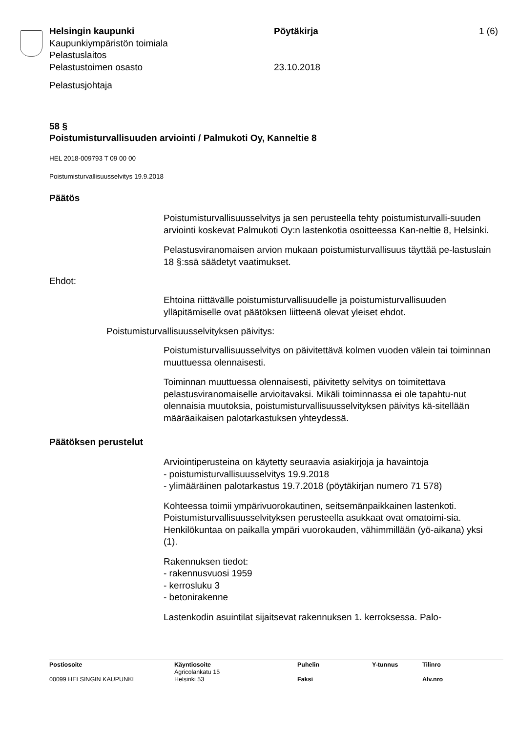Helsingin kaupunki Pöytäkirja 1 (6)
Kaupunkiympäristön toimiala
Pelastuslaitos
Pelastustoimen osasto 23.10.2018
Pelastusjohtaja
58 §
Poistumisturvallisuuden arviointi / Palmukoti Oy, Kanneltie 8
HEL 2018-009793 T 09 00 00
Poistumisturvallisuusselvitys 19.9.2018
Päätös
Poistumisturvallisuusselvitys ja sen perusteella tehty poistumisturvalli-suuden arviointi koskevat Palmukoti Oy:n lastenkotia osoitteessa Kan-neltie 8, Helsinki.
Pelastusviranomaisen arvion mukaan poistumisturvallisuus täyttää pe-lastuslain 18 §:ssä säädetyt vaatimukset.
Ehdot:
Ehtoina riittävälle poistumisturvallisuudelle ja poistumisturvallisuuden ylläpitämiselle ovat päätöksen liitteenä olevat yleiset ehdot.
Poistumisturvallisuusselvityksen päivitys:
Poistumisturvallisuusselvitys on päivitettävä kolmen vuoden välein tai toiminnan muuttuessa olennaisesti.
Toiminnan muuttuessa olennaisesti, päivitetty selvitys on toimitettava pelastusviranomaiselle arvioitavaksi. Mikäli toiminnassa ei ole tapahtu-nut olennaisia muutoksia, poistumisturvallisuusselvityksen päivitys kä-sitellään määräaikaisen palotarkastuksen yhteydessä.
Päätöksen perustelut
Arviointiperusteina on käytetty seuraavia asiakirjoja ja havaintoja
- poistumisturvallisuusselvitys 19.9.2018
- ylimääräinen palotarkastus 19.7.2018 (pöytäkirjan numero 71 578)
Kohteessa toimii ympärivuorokautinen, seitsemänpaikkainen lastenkoti. Poistumisturvallisuusselvityksen perusteella asukkaat ovat omatoimi-sia. Henkilökuntaa on paikalla ympäri vuorokauden, vähimmillään (yö-aikana) yksi (1).
Rakennuksen tiedot:
- rakennusvuosi 1959
- kerrosluku 3
- betonirakenne
Lastenkodin asuintilat sijaitsevat rakennuksen 1. kerroksessa. Palo-
| Postiosoite | Käyntiosoite | Puhelin | Y-tunnus | Tilinro |
| --- | --- | --- | --- | --- |
| | Agricolankatu 15 | | | |
| 00099 HELSINGIN KAUPUNKI | Helsinki 53 | Faksi | | Alv.nro |